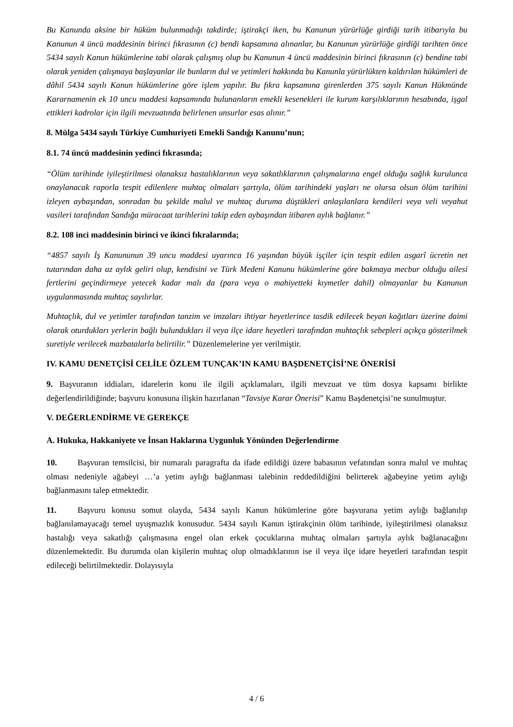Bu Kanunda aksine bir hüküm bulunmadığı takdirde; iştirakçi iken, bu Kanunun yürürlüğe girdiği tarih itibarıyla bu Kanunun 4 üncü maddesinin birinci fıkrasının (c) bendi kapsamına alınanlar, bu Kanunun yürürlüğe girdiği tarihten önce 5434 sayılı Kanun hükümlerine tabi olarak çalışmış olup bu Kanunun 4 üncü maddesinin birinci fıkrasının (c) bendine tabi olarak yeniden çalışmaya başlayanlar ile bunların dul ve yetimleri hakkında bu Kanunla yürürlükten kaldırılan hükümleri de dâhil 5434 sayılı Kanun hükümlerine göre işlem yapılır. Bu fıkra kapsamına girenlerden 375 sayılı Kanun Hükmünde Kararnamenin ek 10 uncu maddesi kapsamında bulunanların emekli kesenekleri ile kurum karşılıklarının hesabında, işgal ettikleri kadrolar için ilgili mevzuatında belirlenen unsurlar esas alınır.”
8. Mülga 5434 sayılı Türkiye Cumhuriyeti Emekli Sandığı Kanunu’nun;
8.1. 74 üncü maddesinin yedinci fıkrasında;
“Ölüm tarihinde iyileştirilmesi olanaksız hastalıklarının veya sakatlıklarının çalışmalarına engel olduğu sağlık kurulunca onaylanacak raporla tespit edilenlere muhtaç olmaları şartıyla, ölüm tarihindeki yaşları ne olursa olsun ölüm tarihini izleyen aybaşından, sonradan bu şekilde malul ve muhtaç duruma düştükleri anlaşılanlara kendileri veya veli veyahut vasileri tarafından Sandığa müracaat tarihlerini takip eden aybaşından itibaren aylık bağlanır.”
8.2. 108 inci maddesinin birinci ve ikinci fıkralarında;
“4857 sayılı İş Kanununun 39 uncu maddesi uyarınca 16 yaşından büyük işçiler için tespit edilen asgarî ücretin net tutarından daha az aylık geliri olup, kendisini ve Türk Medeni Kanunu hükümlerine göre bakmaya mecbur olduğu ailesi fertlerini geçindirmeye yetecek kadar malı da (para veya o mahiyetteki kıymetler dahil) olmayanlar bu Kanunun uygulanmasında muhtaç sayılırlar.
Muhtaçlık, dul ve yetimler tarafından tanzim ve imzaları ihtiyar heyetlerince tasdik edilecek beyan kağıtları üzerine daimi olarak oturdukları yerlerin bağlı bulundukları il veya ilçe idare heyetleri tarafından muhtaçlık sebepleri açıkça gösterilmek suretiyle verilecek mazbatalarla belirtilir.” Düzenlemelerine yer verilmiştir.
IV. KAMU DENETÇİSİ CELİLE ÖZLEM TUNÇAK’IN KAMU BAŞDENETÇİSİ’NE ÖNERİSİ
9. Başvuranın iddiaları, idarelerin konu ile ilgili açıklamaları, ilgili mevzuat ve tüm dosya kapsamı birlikte değerlendirildiğinde; başvuru konusuna ilişkin hazırlanan “Tavsiye Karar Önerisi” Kamu Başdenetçisi’ne sunulmuştur.
V. DEĞERLENDİRME VE GEREKÇE
A. Hukuka, Hakkaniyete ve İnsan Haklarına Uygunluk Yönünden Değerlendirme
10. Başvuran temsilcisi, bir numaralı paragrafta da ifade edildiği üzere babasının vefatından sonra malul ve muhtaç olması nedeniyle ağabeyi …’a yetim aylığı bağlanması talebinin reddedildiğini belirterek ağabeyine yetim aylığı bağlanmasını talep etmektedir.
11. Başvuru konusu somut olayda, 5434 sayılı Kanun hükümlerine göre başvurana yetim aylığı bağlanılıp bağlanılamayacağı temel uyuşmazlık konusudur. 5434 sayılı Kanun iştirakçinin ölüm tarihinde, iyileştirilmesi olanaksız hastalığı veya sakatlığı çalışmasına engel olan erkek çocuklarına muhtaç olmaları şartıyla aylık bağlanacağını düzenlemektedir. Bu durumda olan kişilerin muhtaç olup olmadıklarının ise il veya ilçe idare heyetleri tarafından tespit edileceği belirtilmektedir. Dolayısıyla
4 / 6